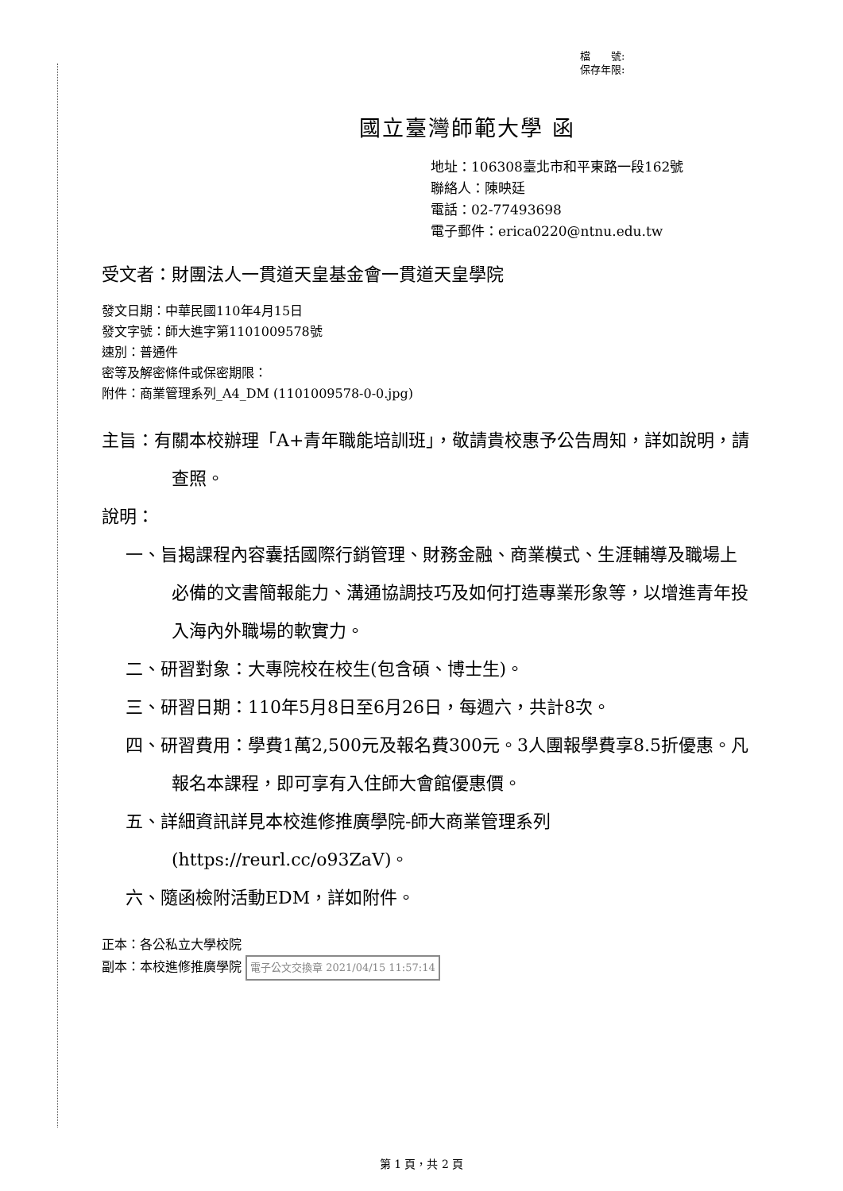檔　　號:
保存年限:
國立臺灣師範大學 函
地址：106308臺北市和平東路一段162號
聯絡人：陳映廷
電話：02-77493698
電子郵件：erica0220@ntnu.edu.tw
受文者：財團法人一貫道天皇基金會一貫道天皇學院
發文日期：中華民國110年4月15日
發文字號：師大進字第1101009578號
速別：普通件
密等及解密條件或保密期限：
附件：商業管理系列_A4_DM (1101009578-0-0.jpg)
主旨：有關本校辦理「A+青年職能培訓班」，敬請貴校惠予公告周知，詳如說明，請查照。
說明：
一、旨揭課程內容囊括國際行銷管理、財務金融、商業模式、生涯輔導及職場上必備的文書簡報能力、溝通協調技巧及如何打造專業形象等，以增進青年投入海內外職場的軟實力。
二、研習對象：大專院校在校生(包含碩、博士生)。
三、研習日期：110年5月8日至6月26日，每週六，共計8次。
四、研習費用：學費1萬2,500元及報名費300元。3人團報學費享8.5折優惠。凡報名本課程，即可享有入住師大會館優惠價。
五、詳細資訊詳見本校進修推廣學院-師大商業管理系列(https://reurl.cc/o93ZaV)。
六、隨函檢附活動EDM，詳如附件。
正本：各公私立大學校院
副本：本校進修推廣學院 電子公文交換章 2021/04/15 11:57:14
第 1 頁，共 2 頁